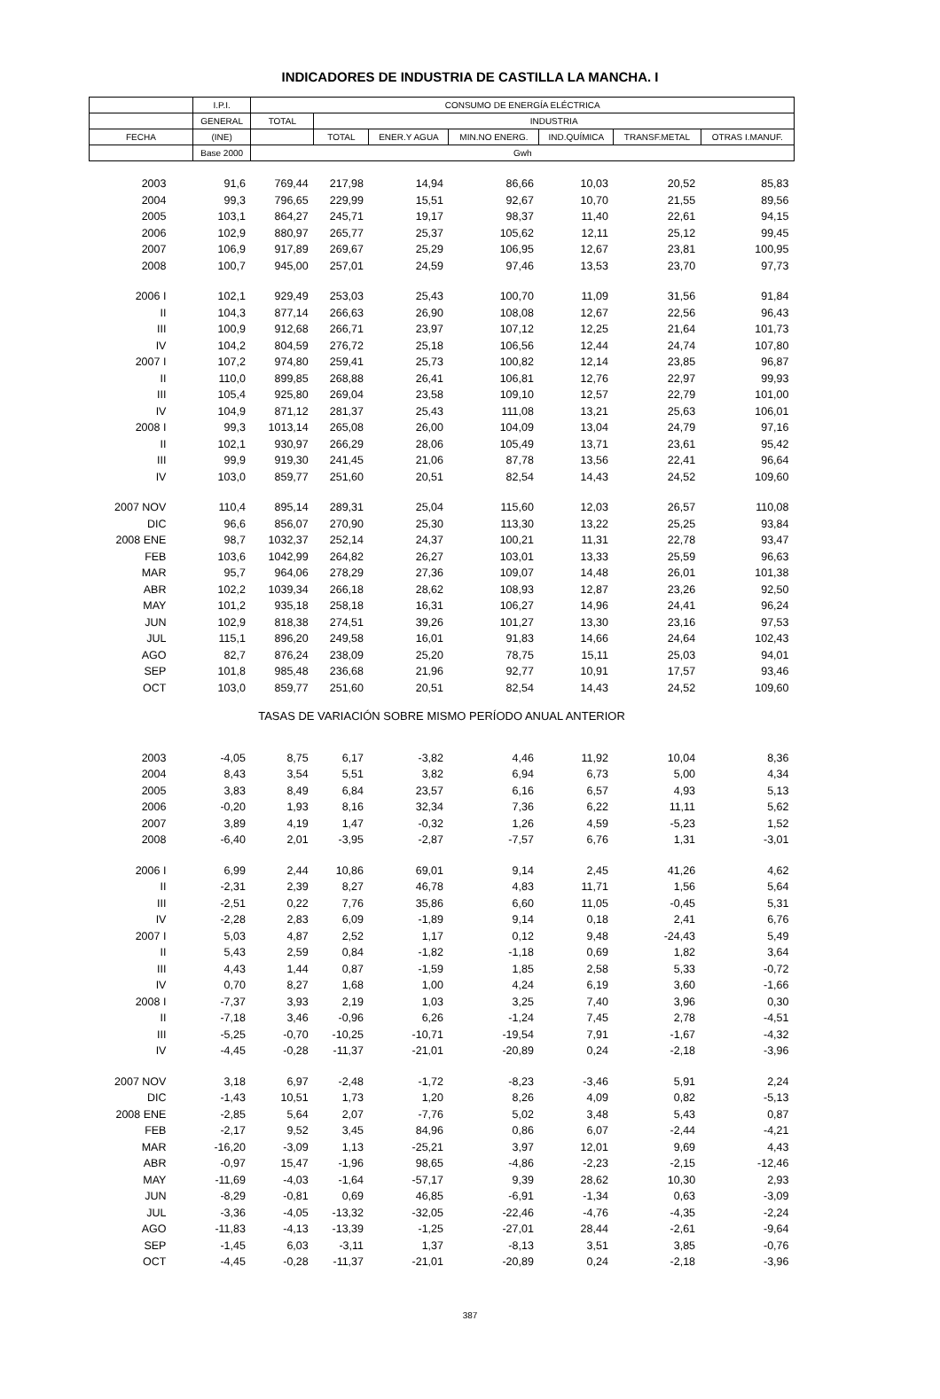INDICADORES DE INDUSTRIA DE CASTILLA LA MANCHA. I
| | I.P.I. | CONSUMO DE ENERGÍA ELÉCTRICA | | | | | | |
| --- | --- | --- | --- | --- | --- | --- | --- | --- |
| | GENERAL | TOTAL | INDUSTRIA | | | | | |
| FECHA | (INE) | | TOTAL | ENER.Y AGUA | MIN.NO ENERG. | IND.QUÍMICA | TRANSF.METAL | OTRAS I.MANUF. |
| | Base 2000 | Gwh | | | | | | |
| 2003 | 91,6 | 769,44 | 217,98 | 14,94 | 86,66 | 10,03 | 20,52 | 85,83 |
| 2004 | 99,3 | 796,65 | 229,99 | 15,51 | 92,67 | 10,70 | 21,55 | 89,56 |
| 2005 | 103,1 | 864,27 | 245,71 | 19,17 | 98,37 | 11,40 | 22,61 | 94,15 |
| 2006 | 102,9 | 880,97 | 265,77 | 25,37 | 105,62 | 12,11 | 25,12 | 99,45 |
| 2007 | 106,9 | 917,89 | 269,67 | 25,29 | 106,95 | 12,67 | 23,81 | 100,95 |
| 2008 | 100,7 | 945,00 | 257,01 | 24,59 | 97,46 | 13,53 | 23,70 | 97,73 |
| 2006 I | 102,1 | 929,49 | 253,03 | 25,43 | 100,70 | 11,09 | 31,56 | 91,84 |
| II | 104,3 | 877,14 | 266,63 | 26,90 | 108,08 | 12,67 | 22,56 | 96,43 |
| III | 100,9 | 912,68 | 266,71 | 23,97 | 107,12 | 12,25 | 21,64 | 101,73 |
| IV | 104,2 | 804,59 | 276,72 | 25,18 | 106,56 | 12,44 | 24,74 | 107,80 |
| 2007 I | 107,2 | 974,80 | 259,41 | 25,73 | 100,82 | 12,14 | 23,85 | 96,87 |
| II | 110,0 | 899,85 | 268,88 | 26,41 | 106,81 | 12,76 | 22,97 | 99,93 |
| III | 105,4 | 925,80 | 269,04 | 23,58 | 109,10 | 12,57 | 22,79 | 101,00 |
| IV | 104,9 | 871,12 | 281,37 | 25,43 | 111,08 | 13,21 | 25,63 | 106,01 |
| 2008 I | 99,3 | 1013,14 | 265,08 | 26,00 | 104,09 | 13,04 | 24,79 | 97,16 |
| II | 102,1 | 930,97 | 266,29 | 28,06 | 105,49 | 13,71 | 23,61 | 95,42 |
| III | 99,9 | 919,30 | 241,45 | 21,06 | 87,78 | 13,56 | 22,41 | 96,64 |
| IV | 103,0 | 859,77 | 251,60 | 20,51 | 82,54 | 14,43 | 24,52 | 109,60 |
| 2007 NOV | 110,4 | 895,14 | 289,31 | 25,04 | 115,60 | 12,03 | 26,57 | 110,08 |
| DIC | 96,6 | 856,07 | 270,90 | 25,30 | 113,30 | 13,22 | 25,25 | 93,84 |
| 2008 ENE | 98,7 | 1032,37 | 252,14 | 24,37 | 100,21 | 11,31 | 22,78 | 93,47 |
| FEB | 103,6 | 1042,99 | 264,82 | 26,27 | 103,01 | 13,33 | 25,59 | 96,63 |
| MAR | 95,7 | 964,06 | 278,29 | 27,36 | 109,07 | 14,48 | 26,01 | 101,38 |
| ABR | 102,2 | 1039,34 | 266,18 | 28,62 | 108,93 | 12,87 | 23,26 | 92,50 |
| MAY | 101,2 | 935,18 | 258,18 | 16,31 | 106,27 | 14,96 | 24,41 | 96,24 |
| JUN | 102,9 | 818,38 | 274,51 | 39,26 | 101,27 | 13,30 | 23,16 | 97,53 |
| JUL | 115,1 | 896,20 | 249,58 | 16,01 | 91,83 | 14,66 | 24,64 | 102,43 |
| AGO | 82,7 | 876,24 | 238,09 | 25,20 | 78,75 | 15,11 | 25,03 | 94,01 |
| SEP | 101,8 | 985,48 | 236,68 | 21,96 | 92,77 | 10,91 | 17,57 | 93,46 |
| OCT | 103,0 | 859,77 | 251,60 | 20,51 | 82,54 | 14,43 | 24,52 | 109,60 |
| TASAS DE VARIACIÓN SOBRE MISMO PERÍODO ANUAL ANTERIOR | | | | | | | | |
| 2003 | -4,05 | 8,75 | 6,17 | -3,82 | 4,46 | 11,92 | 10,04 | 8,36 |
| 2004 | 8,43 | 3,54 | 5,51 | 3,82 | 6,94 | 6,73 | 5,00 | 4,34 |
| 2005 | 3,83 | 8,49 | 6,84 | 23,57 | 6,16 | 6,57 | 4,93 | 5,13 |
| 2006 | -0,20 | 1,93 | 8,16 | 32,34 | 7,36 | 6,22 | 11,11 | 5,62 |
| 2007 | 3,89 | 4,19 | 1,47 | -0,32 | 1,26 | 4,59 | -5,23 | 1,52 |
| 2008 | -6,40 | 2,01 | -3,95 | -2,87 | -7,57 | 6,76 | 1,31 | -3,01 |
| 2006 I | 6,99 | 2,44 | 10,86 | 69,01 | 9,14 | 2,45 | 41,26 | 4,62 |
| II | -2,31 | 2,39 | 8,27 | 46,78 | 4,83 | 11,71 | 1,56 | 5,64 |
| III | -2,51 | 0,22 | 7,76 | 35,86 | 6,60 | 11,05 | -0,45 | 5,31 |
| IV | -2,28 | 2,83 | 6,09 | -1,89 | 9,14 | 0,18 | 2,41 | 6,76 |
| 2007 I | 5,03 | 4,87 | 2,52 | 1,17 | 0,12 | 9,48 | -24,43 | 5,49 |
| II | 5,43 | 2,59 | 0,84 | -1,82 | -1,18 | 0,69 | 1,82 | 3,64 |
| III | 4,43 | 1,44 | 0,87 | -1,59 | 1,85 | 2,58 | 5,33 | -0,72 |
| IV | 0,70 | 8,27 | 1,68 | 1,00 | 4,24 | 6,19 | 3,60 | -1,66 |
| 2008 I | -7,37 | 3,93 | 2,19 | 1,03 | 3,25 | 7,40 | 3,96 | 0,30 |
| II | -7,18 | 3,46 | -0,96 | 6,26 | -1,24 | 7,45 | 2,78 | -4,51 |
| III | -5,25 | -0,70 | -10,25 | -10,71 | -19,54 | 7,91 | -1,67 | -4,32 |
| IV | -4,45 | -0,28 | -11,37 | -21,01 | -20,89 | 0,24 | -2,18 | -3,96 |
| 2007 NOV | 3,18 | 6,97 | -2,48 | -1,72 | -8,23 | -3,46 | 5,91 | 2,24 |
| DIC | -1,43 | 10,51 | 1,73 | 1,20 | 8,26 | 4,09 | 0,82 | -5,13 |
| 2008 ENE | -2,85 | 5,64 | 2,07 | -7,76 | 5,02 | 3,48 | 5,43 | 0,87 |
| FEB | -2,17 | 9,52 | 3,45 | 84,96 | 0,86 | 6,07 | -2,44 | -4,21 |
| MAR | -16,20 | -3,09 | 1,13 | -25,21 | 3,97 | 12,01 | 9,69 | 4,43 |
| ABR | -0,97 | 15,47 | -1,96 | 98,65 | -4,86 | -2,23 | -2,15 | -12,46 |
| MAY | -11,69 | -4,03 | -1,64 | -57,17 | 9,39 | 28,62 | 10,30 | 2,93 |
| JUN | -8,29 | -0,81 | 0,69 | 46,85 | -6,91 | -1,34 | 0,63 | -3,09 |
| JUL | -3,36 | -4,05 | -13,32 | -32,05 | -22,46 | -4,76 | -4,35 | -2,24 |
| AGO | -11,83 | -4,13 | -13,39 | -1,25 | -27,01 | 28,44 | -2,61 | -9,64 |
| SEP | -1,45 | 6,03 | -3,11 | 1,37 | -8,13 | 3,51 | 3,85 | -0,76 |
| OCT | -4,45 | -0,28 | -11,37 | -21,01 | -20,89 | 0,24 | -2,18 | -3,96 |
387